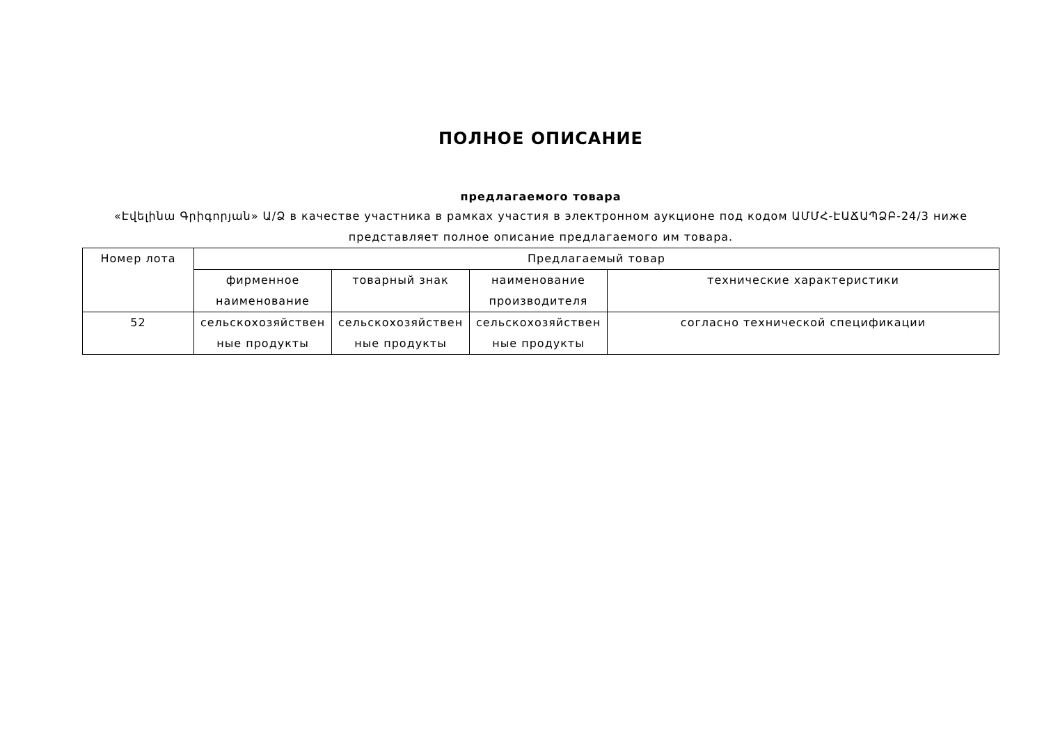ПОЛНОЕ ОПИСАНИЕ
предлагаемого товара
«Էվելինա Գրիգորյան» Ա/Ձ в качестве участника в рамках участия в электронном аукционе под кодом ԱՄՄՀ-ԷԱՃԱՊՁԲ-24/3 ниже представляет полное описание предлагаемого им товара.
| Номер лота | Предлагаемый товар | | | |
| --- | --- | --- | --- | --- |
| | фирменное наименование | товарный знак | наименование производителя | технические характеристики |
| 52 | сельскохозяйствен ные продукты | сельскохозяйствен ные продукты | сельскохозяйствен ные продукты | согласно технической спецификации |